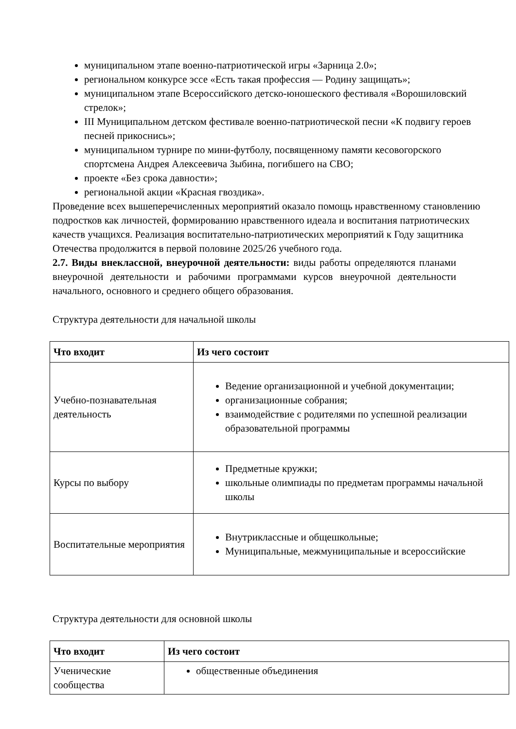муниципальном этапе военно-патриотической игры «Зарница 2.0»;
региональном конкурсе эссе «Есть такая профессия — Родину защищать»;
муниципальном этапе Всероссийского детско-юношеского фестиваля «Ворошиловский стрелок»;
III Муниципальном детском фестивале военно-патриотической песни «К подвигу героев песней прикоснись»;
муниципальном турнире по мини-футболу, посвященному памяти кесовогорского спортсмена Андрея Алексеевича Зыбина, погибшего на СВО;
проекте «Без срока давности»;
региональной акции «Красная гвоздика».
Проведение всех вышеперечисленных мероприятий оказало помощь нравственному становлению подростков как личностей, формированию нравственного идеала и воспитания патриотических качеств учащихся. Реализация воспитательно-патриотических мероприятий к Году защитника Отечества продолжится в первой половине 2025/26 учебного года.
2.7. Виды внеклассной, внеурочной деятельности: виды работы определяются планами внеурочной деятельности и рабочими программами курсов внеурочной деятельности начального, основного и среднего общего образования.
Структура деятельности для начальной школы
| Что входит | Из чего состоит |
| --- | --- |
| Учебно-познавательная деятельность | Ведение организационной и учебной документации; организационные собрания; взаимодействие с родителями по успешной реализации образовательной программы |
| Курсы по выбору | Предметные кружки; школьные олимпиады по предметам программы начальной школы |
| Воспитательные мероприятия | Внутриклассные и общешкольные; Муниципальные, межмуниципальные и всероссийские |
Структура деятельности для основной школы
| Что входит | Из чего состоит |
| --- | --- |
| Ученические сообщества | общественные объединения |